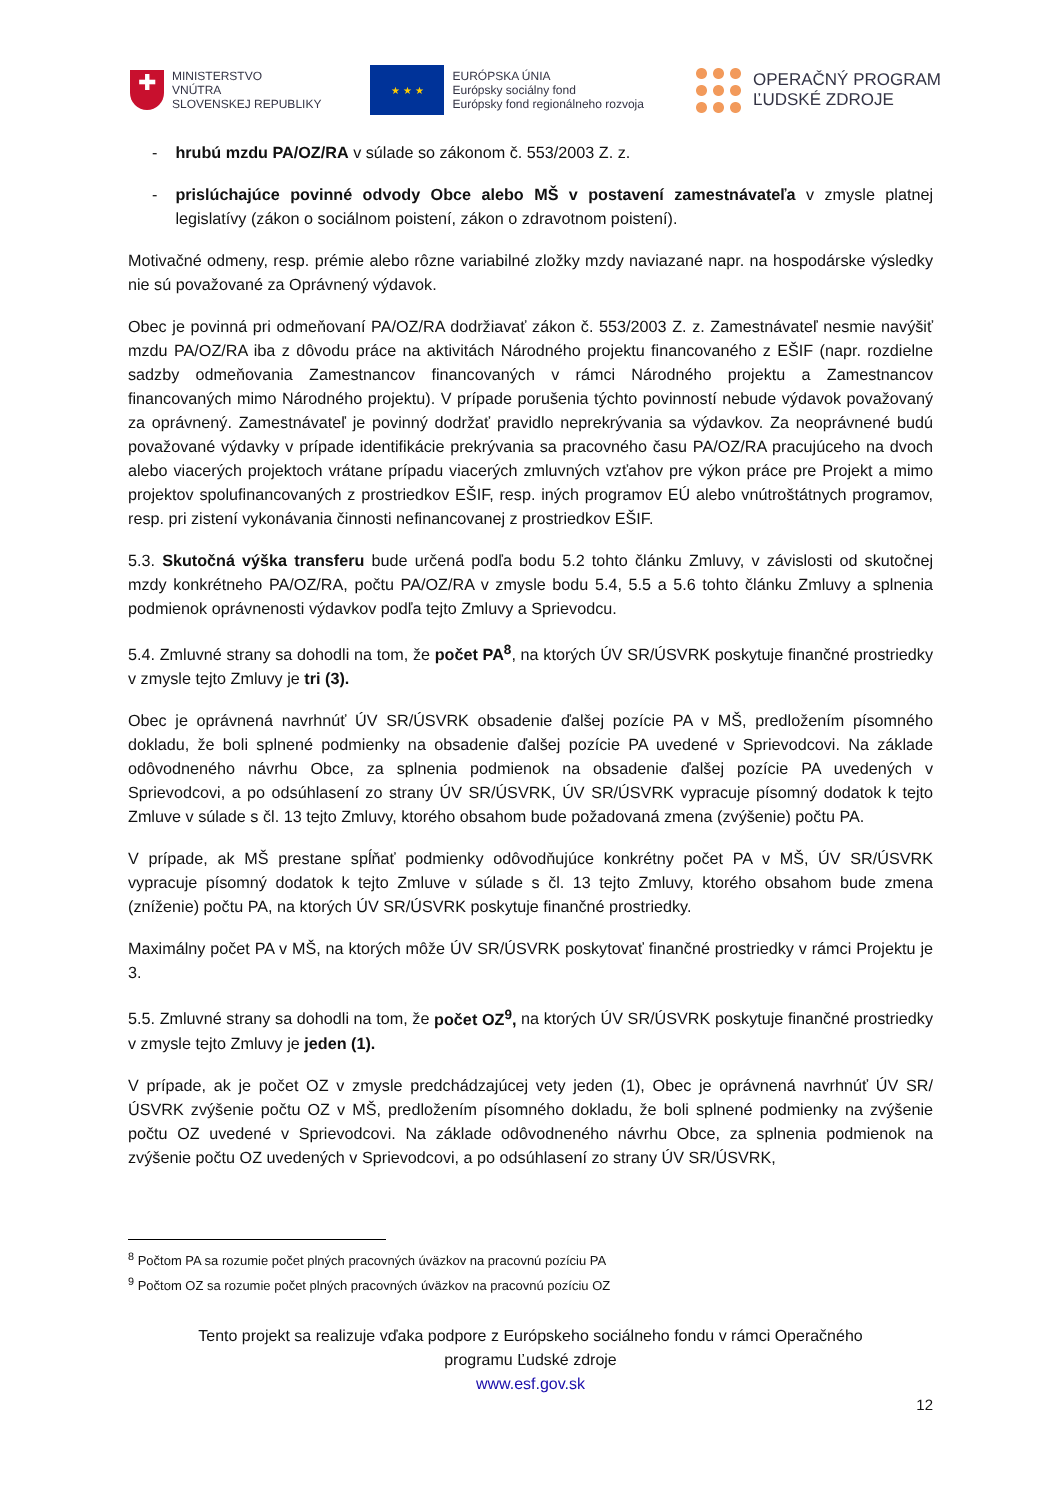✚
MINISTERSTVO
VNÚTRA
SLOVENSKEJ REPUBLIKY
★ ★ ★
EURÓPSKA ÚNIA
Európsky sociálny fond
Európsky fond regionálneho rozvoja
OPERAČNÝ PROGRAM
ĽUDSKÉ ZDROJE
- hrubú mzdu PA/OZ/RA v súlade so zákonom č. 553/2003 Z. z.
- prislúchajúce povinné odvody Obce alebo MŠ v postavení zamestnávateľa v zmysle platnej legislatívy (zákon o sociálnom poistení, zákon o zdravotnom poistení).
Motivačné odmeny, resp. prémie alebo rôzne variabilné zložky mzdy naviazané napr. na hospodárske výsledky nie sú považované za Oprávnený výdavok.
Obec je povinná pri odmeňovaní PA/OZ/RA dodržiavať zákon č. 553/2003 Z. z. Zamestnávateľ nesmie navýšiť mzdu PA/OZ/RA iba z dôvodu práce na aktivitách Národného projektu financovaného z EŠIF (napr. rozdielne sadzby odmeňovania Zamestnancov financovaných v rámci Národného projektu a Zamestnancov financovaných mimo Národného projektu). V prípade porušenia týchto povinností nebude výdavok považovaný za oprávnený. Zamestnávateľ je povinný dodržať pravidlo neprekrývania sa výdavkov. Za neoprávnené budú považované výdavky v prípade identifikácie prekrývania sa pracovného času PA/OZ/RA pracujúceho na dvoch alebo viacerých projektoch vrátane prípadu viacerých zmluvných vzťahov pre výkon práce pre Projekt a mimo projektov spolufinancovaných z prostriedkov EŠIF, resp. iných programov EÚ alebo vnútroštátnych programov, resp. pri zistení vykonávania činnosti nefinancovanej z prostriedkov EŠIF.
5.3. Skutočná výška transferu bude určená podľa bodu 5.2 tohto článku Zmluvy, v závislosti od skutočnej mzdy konkrétneho PA/OZ/RA, počtu PA/OZ/RA v zmysle bodu 5.4, 5.5 a 5.6 tohto článku Zmluvy a splnenia podmienok oprávnenosti výdavkov podľa tejto Zmluvy a Sprievodcu.
5.4. Zmluvné strany sa dohodli na tom, že počet PA<sup>8</sup>, na ktorých ÚV SR/ÚSVRK poskytuje finančné prostriedky v zmysle tejto Zmluvy je tri (3).
Obec je oprávnená navrhnúť ÚV SR/ÚSVRK obsadenie ďalšej pozície PA v MŠ, predložením písomného dokladu, že boli splnené podmienky na obsadenie ďalšej pozície PA uvedené v Sprievodcovi. Na základe odôvodneného návrhu Obce, za splnenia podmienok na obsadenie ďalšej pozície PA uvedených v Sprievodcovi, a po odsúhlasení zo strany ÚV SR/ÚSVRK, ÚV SR/ÚSVRK vypracuje písomný dodatok k tejto Zmluve v súlade s čl. 13 tejto Zmluvy, ktorého obsahom bude požadovaná zmena (zvýšenie) počtu PA.
V prípade, ak MŠ prestane spĺňať podmienky odôvodňujúce konkrétny počet PA v MŠ, ÚV SR/ÚSVRK vypracuje písomný dodatok k tejto Zmluve v súlade s čl. 13 tejto Zmluvy, ktorého obsahom bude zmena (zníženie) počtu PA, na ktorých ÚV SR/ÚSVRK poskytuje finančné prostriedky.
Maximálny počet PA v MŠ, na ktorých môže ÚV SR/ÚSVRK poskytovať finančné prostriedky v rámci Projektu je 3.
5.5. Zmluvné strany sa dohodli na tom, že počet OZ<sup>9</sup>, na ktorých ÚV SR/ÚSVRK poskytuje finančné prostriedky v zmysle tejto Zmluvy je jeden (1).
V prípade, ak je počet OZ v zmysle predchádzajúcej vety jeden (1), Obec je oprávnená navrhnúť ÚV SR/ÚSVRK zvýšenie počtu OZ v MŠ, predložením písomného dokladu, že boli splnené podmienky na zvýšenie počtu OZ uvedené v Sprievodcovi. Na základe odôvodneného návrhu Obce, za splnenia podmienok na zvýšenie počtu OZ uvedených v Sprievodcovi, a po odsúhlasení zo strany ÚV SR/ÚSVRK,
<sup>8</sup> Počtom PA sa rozumie počet plných pracovných úväzkov na pracovnú pozíciu PA
<sup>9</sup> Počtom OZ sa rozumie počet plných pracovných úväzkov na pracovnú pozíciu OZ
Tento projekt sa realizuje vďaka podpore z Európskeho sociálneho fondu v rámci Operačného
programu Ľudské zdroje
www.esf.gov.sk
12